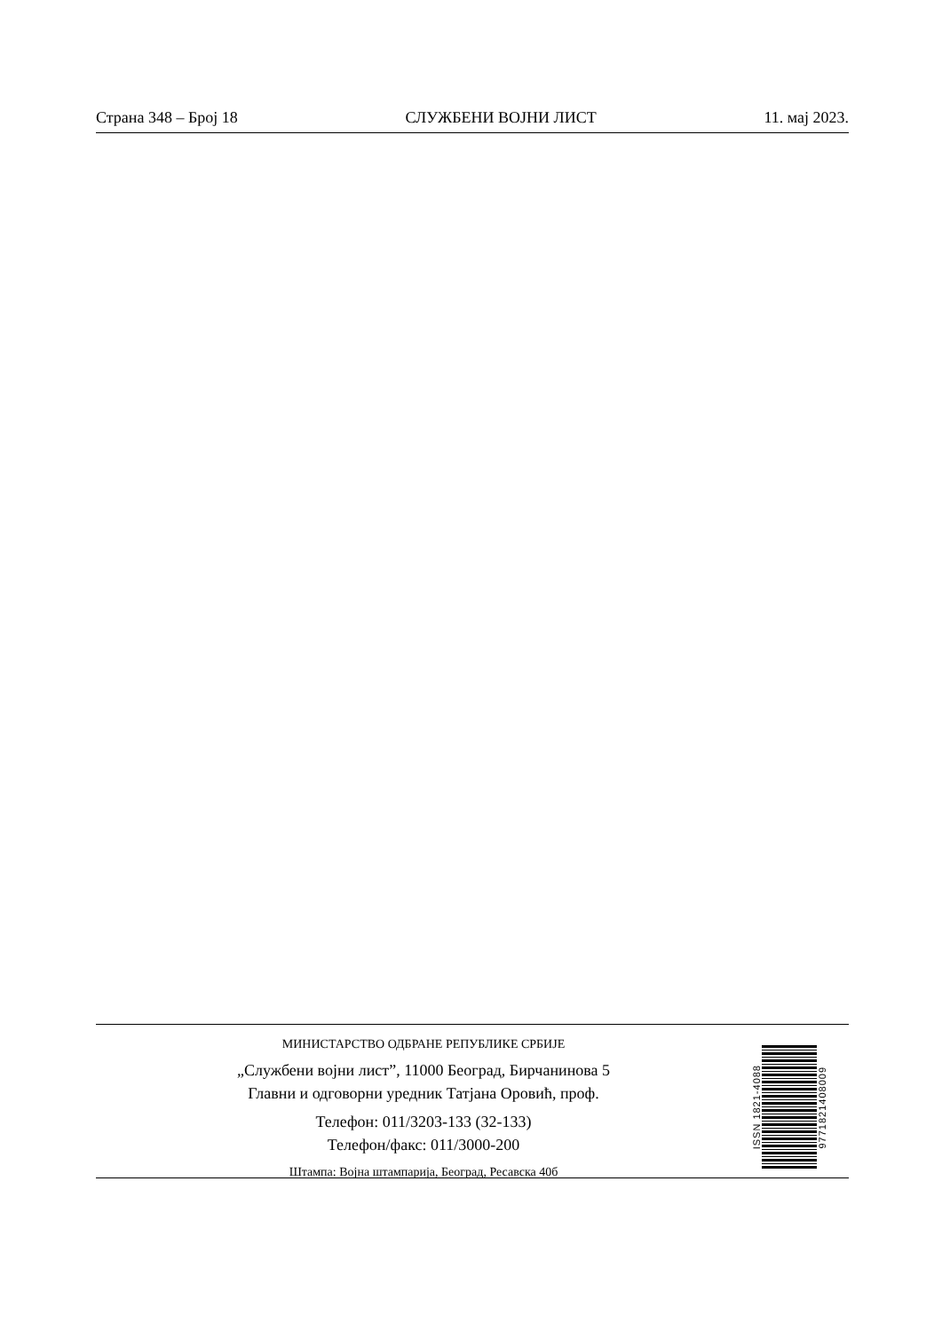Страна 348 – Број 18 СЛУЖБЕНИ ВОЈНИ ЛИСТ 11. мај 2023.
МИНИСТАРСТВО ОДБРАНЕ РЕПУБЛИКЕ СРБИЈЕ
„Службени војни лист”, 11000 Београд, Бирчанинова 5
Главни и одговорни уредник Татјана Оровић, проф.
Телефон: 011/3203-133 (32-133)
Телефон/факс: 011/3000-200
Штампа: Војна штампарија, Београд, Ресавска 40б
ISSN 1821-4088
9771821408009